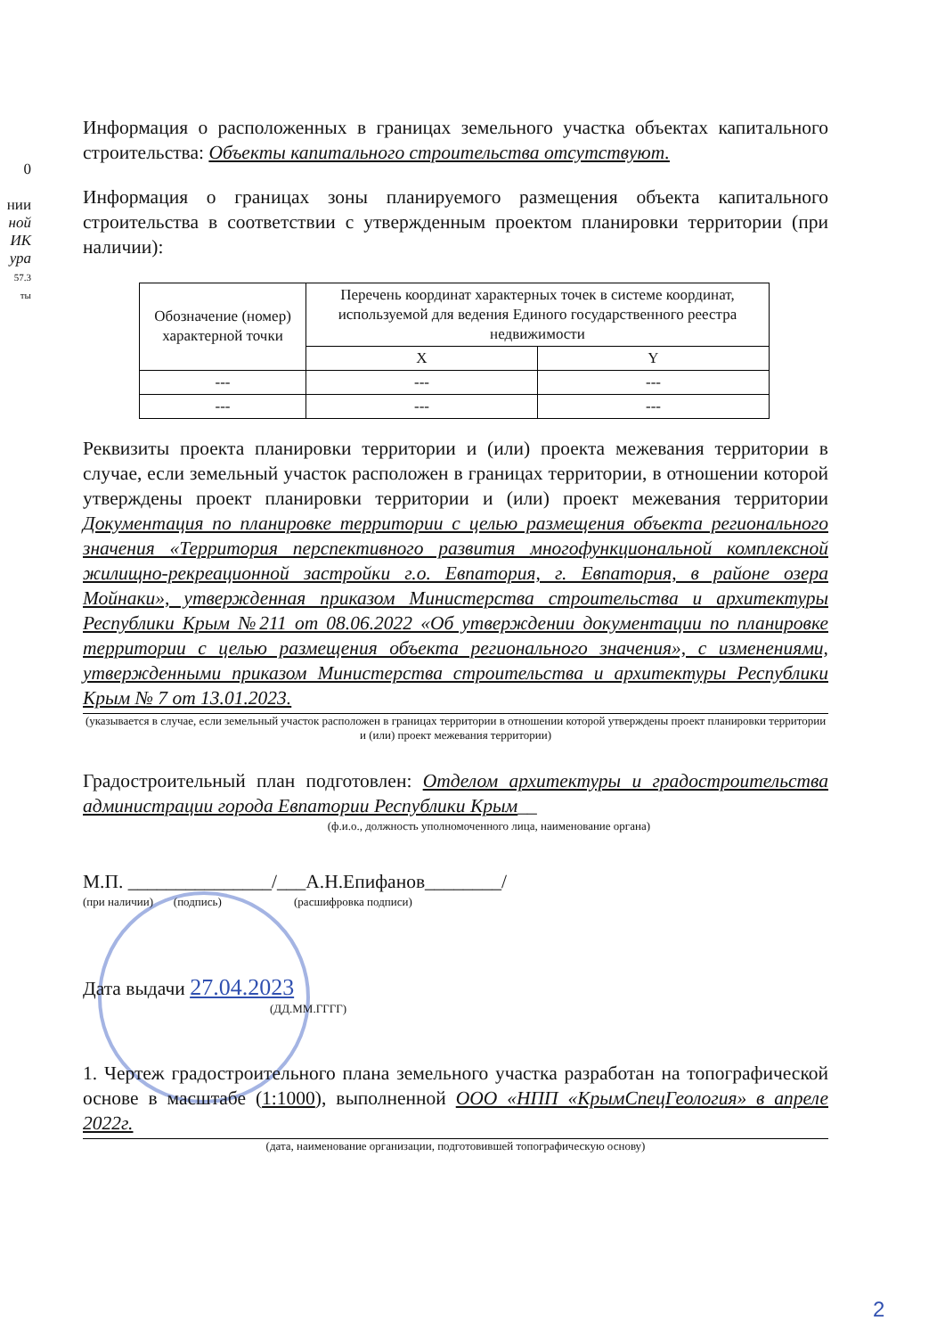0
нии
ной
ИК
ура
57.3
ты
Информация о расположенных в границах земельного участка объектах капитального строительства: Объекты капитального строительства отсутствуют.
Информация о границах зоны планируемого размещения объекта капитального строительства в соответствии с утвержденным проектом планировки территории (при наличии):
| Обозначение (номер) характерной точки | Перечень координат характерных точек в системе координат, используемой для ведения Единого государственного реестра недвижимости | |
| --- | --- | --- |
| | X | Y |
| --- | --- | --- |
| --- | --- | --- |
Реквизиты проекта планировки территории и (или) проекта межевания территории в случае, если земельный участок расположен в границах территории, в отношении которой утверждены проект планировки территории и (или) проект межевания территории Документация по планировке территории с целью размещения объекта регионального значения «Территория перспективного развития многофункциональной комплексной жилищно-рекреационной застройки г.о. Евпатория, г. Евпатория, в районе озера Мойнаки», утвержденная приказом Министерства строительства и архитектуры Республики Крым №211 от 08.06.2022 «Об утверждении документации по планировке территории с целью размещения объекта регионального значения», с изменениями, утвержденными приказом Министерства строительства и архитектуры Республики Крым № 7 от 13.01.2023.
(указывается в случае, если земельный участок расположен в границах территории в отношении которой утверждены проект планировки территории и (или) проект межевания территории)
Градостроительный план подготовлен: Отделом архитектуры и градостроительства администрации города Евпатории Республики Крым__
(ф.и.о., должность уполномоченного лица, наименование органа)
М.П. _______________/___А.Н.Епифанов________/
(при наличии) (подпись) (расшифровка подписи)
Дата выдачи 27.04.2023
(ДД.ММ.ГГГГ)
1. Чертеж градостроительного плана земельного участка разработан на топографической основе в масштабе (1:1000), выполненной ООО «НПП «КрымСпецГеология» в апреле 2022г.
(дата, наименование организации, подготовившей топографическую основу)
2